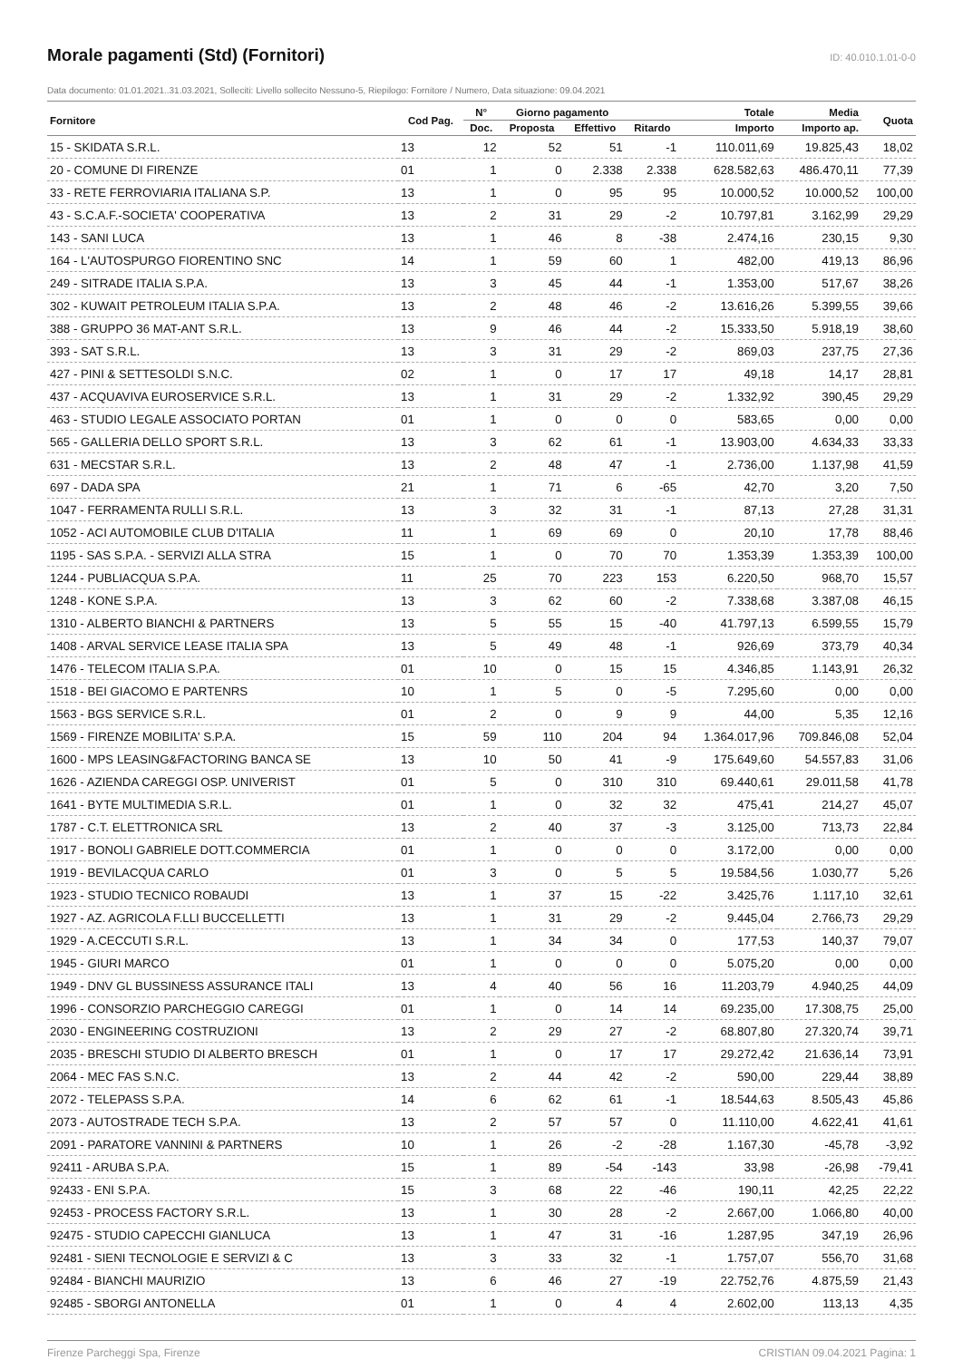Morale pagamenti (Std) (Fornitori)
ID: 40.010.1.01-0-0
Data documento: 01.01.2021..31.03.2021, Solleciti: Livello sollecito Nessuno-5, Riepilogo: Fornitore / Numero, Data situazione: 09.04.2021
| Fornitore | Cod Pag. | N° | Giorno pagamento | | | Totale | Media | Quota |
| --- | --- | --- | --- | --- | --- | --- | --- | --- |
| | | Doc. | Proposta | Effettivo | Ritardo | Importo | Importo ap. | |
| 15 - SKIDATA S.R.L. | 13 | 12 | 52 | 51 | -1 | 110.011,69 | 19.825,43 | 18,02 |
| 20 - COMUNE DI FIRENZE | 01 | 1 | 0 | 2.338 | 2.338 | 628.582,63 | 486.470,11 | 77,39 |
| 33 - RETE FERROVIARIA ITALIANA S.P. | 13 | 1 | 0 | 95 | 95 | 10.000,52 | 10.000,52 | 100,00 |
| 43 - S.C.A.F.-SOCIETA' COOPERATIVA | 13 | 2 | 31 | 29 | -2 | 10.797,81 | 3.162,99 | 29,29 |
| 143 - SANI LUCA | 13 | 1 | 46 | 8 | -38 | 2.474,16 | 230,15 | 9,30 |
| 164 - L'AUTOSPURGO FIORENTINO SNC | 14 | 1 | 59 | 60 | 1 | 482,00 | 419,13 | 86,96 |
| 249 - SITRADE ITALIA S.P.A. | 13 | 3 | 45 | 44 | -1 | 1.353,00 | 517,67 | 38,26 |
| 302 - KUWAIT PETROLEUM ITALIA S.P.A. | 13 | 2 | 48 | 46 | -2 | 13.616,26 | 5.399,55 | 39,66 |
| 388 - GRUPPO 36 MAT-ANT S.R.L. | 13 | 9 | 46 | 44 | -2 | 15.333,50 | 5.918,19 | 38,60 |
| 393 - SAT S.R.L. | 13 | 3 | 31 | 29 | -2 | 869,03 | 237,75 | 27,36 |
| 427 - PINI & SETTESOLDI S.N.C. | 02 | 1 | 0 | 17 | 17 | 49,18 | 14,17 | 28,81 |
| 437 - ACQUAVIVA EUROSERVICE S.R.L. | 13 | 1 | 31 | 29 | -2 | 1.332,92 | 390,45 | 29,29 |
| 463 - STUDIO LEGALE ASSOCIATO PORTAN | 01 | 1 | 0 | 0 | 0 | 583,65 | 0,00 | 0,00 |
| 565 - GALLERIA DELLO SPORT S.R.L. | 13 | 3 | 62 | 61 | -1 | 13.903,00 | 4.634,33 | 33,33 |
| 631 - MECSTAR S.R.L. | 13 | 2 | 48 | 47 | -1 | 2.736,00 | 1.137,98 | 41,59 |
| 697 - DADA SPA | 21 | 1 | 71 | 6 | -65 | 42,70 | 3,20 | 7,50 |
| 1047 - FERRAMENTA RULLI S.R.L. | 13 | 3 | 32 | 31 | -1 | 87,13 | 27,28 | 31,31 |
| 1052 - ACI AUTOMOBILE CLUB D'ITALIA | 11 | 1 | 69 | 69 | 0 | 20,10 | 17,78 | 88,46 |
| 1195 - SAS S.P.A. - SERVIZI ALLA STRA | 15 | 1 | 0 | 70 | 70 | 1.353,39 | 1.353,39 | 100,00 |
| 1244 - PUBLIACQUA S.P.A. | 11 | 25 | 70 | 223 | 153 | 6.220,50 | 968,70 | 15,57 |
| 1248 - KONE S.P.A. | 13 | 3 | 62 | 60 | -2 | 7.338,68 | 3.387,08 | 46,15 |
| 1310 - ALBERTO BIANCHI & PARTNERS | 13 | 5 | 55 | 15 | -40 | 41.797,13 | 6.599,55 | 15,79 |
| 1408 - ARVAL SERVICE LEASE ITALIA SPA | 13 | 5 | 49 | 48 | -1 | 926,69 | 373,79 | 40,34 |
| 1476 - TELECOM ITALIA S.P.A. | 01 | 10 | 0 | 15 | 15 | 4.346,85 | 1.143,91 | 26,32 |
| 1518 - BEI GIACOMO E PARTENRS | 10 | 1 | 5 | 0 | -5 | 7.295,60 | 0,00 | 0,00 |
| 1563 - BGS SERVICE S.R.L. | 01 | 2 | 0 | 9 | 9 | 44,00 | 5,35 | 12,16 |
| 1569 - FIRENZE MOBILITA' S.P.A. | 15 | 59 | 110 | 204 | 94 | 1.364.017,96 | 709.846,08 | 52,04 |
| 1600 - MPS LEASING&FACTORING BANCA SE | 13 | 10 | 50 | 41 | -9 | 175.649,60 | 54.557,83 | 31,06 |
| 1626 - AZIENDA CAREGGI OSP. UNIVERIST | 01 | 5 | 0 | 310 | 310 | 69.440,61 | 29.011,58 | 41,78 |
| 1641 - BYTE MULTIMEDIA S.R.L. | 01 | 1 | 0 | 32 | 32 | 475,41 | 214,27 | 45,07 |
| 1787 - C.T. ELETTRONICA SRL | 13 | 2 | 40 | 37 | -3 | 3.125,00 | 713,73 | 22,84 |
| 1917 - BONOLI GABRIELE DOTT.COMMERCIA | 01 | 1 | 0 | 0 | 0 | 3.172,00 | 0,00 | 0,00 |
| 1919 - BEVILACQUA CARLO | 01 | 3 | 0 | 5 | 5 | 19.584,56 | 1.030,77 | 5,26 |
| 1923 - STUDIO TECNICO ROBAUDI | 13 | 1 | 37 | 15 | -22 | 3.425,76 | 1.117,10 | 32,61 |
| 1927 - AZ. AGRICOLA F.LLI BUCCELLETTI | 13 | 1 | 31 | 29 | -2 | 9.445,04 | 2.766,73 | 29,29 |
| 1929 - A.CECCUTI S.R.L. | 13 | 1 | 34 | 34 | 0 | 177,53 | 140,37 | 79,07 |
| 1945 - GIURI MARCO | 01 | 1 | 0 | 0 | 0 | 5.075,20 | 0,00 | 0,00 |
| 1949 - DNV GL BUSSINESS ASSURANCE ITALI | 13 | 4 | 40 | 56 | 16 | 11.203,79 | 4.940,25 | 44,09 |
| 1996 - CONSORZIO PARCHEGGIO CAREGGI | 01 | 1 | 0 | 14 | 14 | 69.235,00 | 17.308,75 | 25,00 |
| 2030 - ENGINEERING COSTRUZIONI | 13 | 2 | 29 | 27 | -2 | 68.807,80 | 27.320,74 | 39,71 |
| 2035 - BRESCHI STUDIO DI ALBERTO BRESCH | 01 | 1 | 0 | 17 | 17 | 29.272,42 | 21.636,14 | 73,91 |
| 2064 - MEC FAS S.N.C. | 13 | 2 | 44 | 42 | -2 | 590,00 | 229,44 | 38,89 |
| 2072 - TELEPASS S.P.A. | 14 | 6 | 62 | 61 | -1 | 18.544,63 | 8.505,43 | 45,86 |
| 2073 - AUTOSTRADE TECH S.P.A. | 13 | 2 | 57 | 57 | 0 | 11.110,00 | 4.622,41 | 41,61 |
| 2091 - PARATORE VANNINI & PARTNERS | 10 | 1 | 26 | -2 | -28 | 1.167,30 | -45,78 | -3,92 |
| 92411 - ARUBA S.P.A. | 15 | 1 | 89 | -54 | -143 | 33,98 | -26,98 | -79,41 |
| 92433 - ENI S.P.A. | 15 | 3 | 68 | 22 | -46 | 190,11 | 42,25 | 22,22 |
| 92453 - PROCESS FACTORY S.R.L. | 13 | 1 | 30 | 28 | -2 | 2.667,00 | 1.066,80 | 40,00 |
| 92475 - STUDIO CAPECCHI GIANLUCA | 13 | 1 | 47 | 31 | -16 | 1.287,95 | 347,19 | 26,96 |
| 92481 - SIENI TECNOLOGIE E SERVIZI & C | 13 | 3 | 33 | 32 | -1 | 1.757,07 | 556,70 | 31,68 |
| 92484 - BIANCHI MAURIZIO | 13 | 6 | 46 | 27 | -19 | 22.752,76 | 4.875,59 | 21,43 |
| 92485 - SBORGI ANTONELLA | 01 | 1 | 0 | 4 | 4 | 2.602,00 | 113,13 | 4,35 |
Firenze Parcheggi Spa, Firenze CRISTIAN 09.04.2021 Pagina: 1